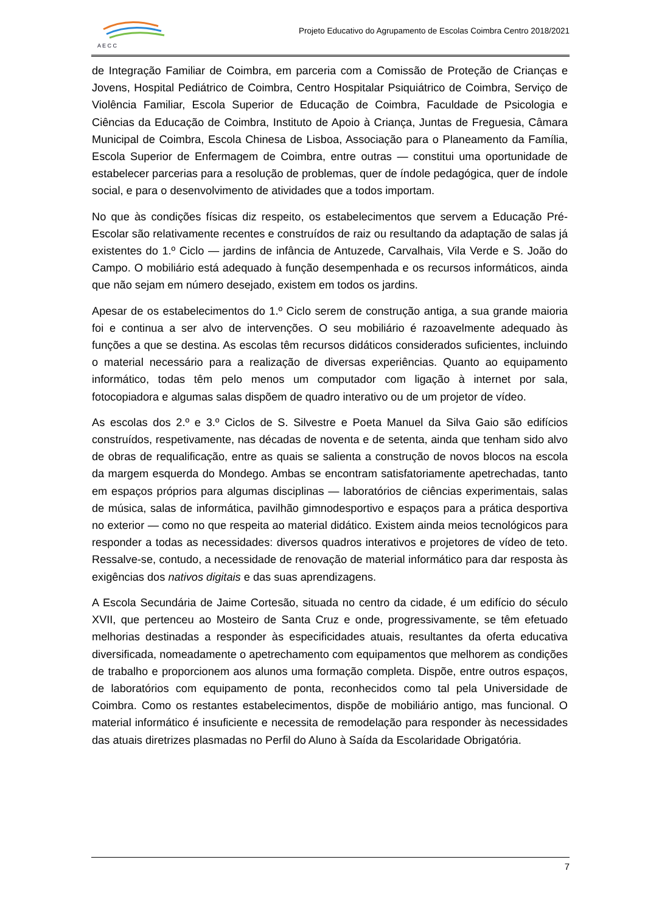A E C C
Projeto Educativo do Agrupamento de Escolas Coimbra Centro 2018/2021
de Integração Familiar de Coimbra, em parceria com a Comissão de Proteção de Crianças e Jovens, Hospital Pediátrico de Coimbra, Centro Hospitalar Psiquiátrico de Coimbra, Serviço de Violência Familiar, Escola Superior de Educação de Coimbra, Faculdade de Psicologia e Ciências da Educação de Coimbra, Instituto de Apoio à Criança, Juntas de Freguesia, Câmara Municipal de Coimbra, Escola Chinesa de Lisboa, Associação para o Planeamento da Família, Escola Superior de Enfermagem de Coimbra, entre outras — constitui uma oportunidade de estabelecer parcerias para a resolução de problemas, quer de índole pedagógica, quer de índole social, e para o desenvolvimento de atividades que a todos importam.
No que às condições físicas diz respeito, os estabelecimentos que servem a Educação Pré-Escolar são relativamente recentes e construídos de raiz ou resultando da adaptação de salas já existentes do 1.º Ciclo — jardins de infância de Antuzede, Carvalhais, Vila Verde e S. João do Campo. O mobiliário está adequado à função desempenhada e os recursos informáticos, ainda que não sejam em número desejado, existem em todos os jardins.
Apesar de os estabelecimentos do 1.º Ciclo serem de construção antiga, a sua grande maioria foi e continua a ser alvo de intervenções. O seu mobiliário é razoavelmente adequado às funções a que se destina. As escolas têm recursos didáticos considerados suficientes, incluindo o material necessário para a realização de diversas experiências. Quanto ao equipamento informático, todas têm pelo menos um computador com ligação à internet por sala, fotocopiadora e algumas salas dispõem de quadro interativo ou de um projetor de vídeo.
As escolas dos 2.º e 3.º Ciclos de S. Silvestre e Poeta Manuel da Silva Gaio são edifícios construídos, respetivamente, nas décadas de noventa e de setenta, ainda que tenham sido alvo de obras de requalificação, entre as quais se salienta a construção de novos blocos na escola da margem esquerda do Mondego. Ambas se encontram satisfatoriamente apetrechadas, tanto em espaços próprios para algumas disciplinas — laboratórios de ciências experimentais, salas de música, salas de informática, pavilhão gimnodesportivo e espaços para a prática desportiva no exterior — como no que respeita ao material didático. Existem ainda meios tecnológicos para responder a todas as necessidades: diversos quadros interativos e projetores de vídeo de teto. Ressalve-se, contudo, a necessidade de renovação de material informático para dar resposta às exigências dos nativos digitais e das suas aprendizagens.
A Escola Secundária de Jaime Cortesão, situada no centro da cidade, é um edifício do século XVII, que pertenceu ao Mosteiro de Santa Cruz e onde, progressivamente, se têm efetuado melhorias destinadas a responder às especificidades atuais, resultantes da oferta educativa diversificada, nomeadamente o apetrechamento com equipamentos que melhorem as condições de trabalho e proporcionem aos alunos uma formação completa. Dispõe, entre outros espaços, de laboratórios com equipamento de ponta, reconhecidos como tal pela Universidade de Coimbra. Como os restantes estabelecimentos, dispõe de mobiliário antigo, mas funcional. O material informático é insuficiente e necessita de remodelação para responder às necessidades das atuais diretrizes plasmadas no Perfil do Aluno à Saída da Escolaridade Obrigatória.
7